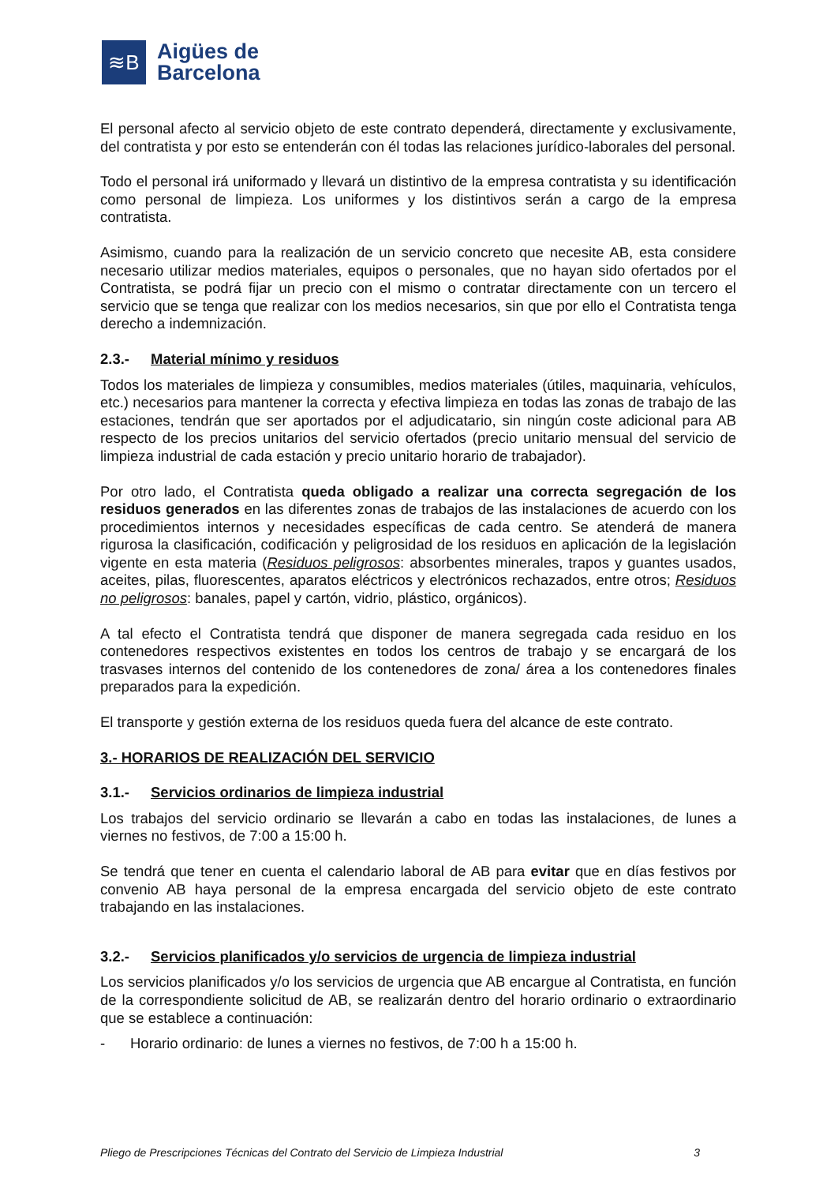≋B
Aigües de
Barcelona
El personal afecto al servicio objeto de este contrato dependerá, directamente y exclusivamente, del contratista y por esto se entenderán con él todas las relaciones jurídico-laborales del personal.
Todo el personal irá uniformado y llevará un distintivo de la empresa contratista y su identificación como personal de limpieza. Los uniformes y los distintivos serán a cargo de la empresa contratista.
Asimismo, cuando para la realización de un servicio concreto que necesite AB, esta considere necesario utilizar medios materiales, equipos o personales, que no hayan sido ofertados por el Contratista, se podrá fijar un precio con el mismo o contratar directamente con un tercero el servicio que se tenga que realizar con los medios necesarios, sin que por ello el Contratista tenga derecho a indemnización.
2.3.- Material mínimo y residuos
Todos los materiales de limpieza y consumibles, medios materiales (útiles, maquinaria, vehículos, etc.) necesarios para mantener la correcta y efectiva limpieza en todas las zonas de trabajo de las estaciones, tendrán que ser aportados por el adjudicatario, sin ningún coste adicional para AB respecto de los precios unitarios del servicio ofertados (precio unitario mensual del servicio de limpieza industrial de cada estación y precio unitario horario de trabajador).
Por otro lado, el Contratista queda obligado a realizar una correcta segregación de los residuos generados en las diferentes zonas de trabajos de las instalaciones de acuerdo con los procedimientos internos y necesidades específicas de cada centro. Se atenderá de manera rigurosa la clasificación, codificación y peligrosidad de los residuos en aplicación de la legislación vigente en esta materia (Residuos peligrosos: absorbentes minerales, trapos y guantes usados, aceites, pilas, fluorescentes, aparatos eléctricos y electrónicos rechazados, entre otros; Residuos no peligrosos: banales, papel y cartón, vidrio, plástico, orgánicos).
A tal efecto el Contratista tendrá que disponer de manera segregada cada residuo en los contenedores respectivos existentes en todos los centros de trabajo y se encargará de los trasvases internos del contenido de los contenedores de zona/ área a los contenedores finales preparados para la expedición.
El transporte y gestión externa de los residuos queda fuera del alcance de este contrato.
3.- HORARIOS DE REALIZACIÓN DEL SERVICIO
3.1.- Servicios ordinarios de limpieza industrial
Los trabajos del servicio ordinario se llevarán a cabo en todas las instalaciones, de lunes a viernes no festivos, de 7:00 a 15:00 h.
Se tendrá que tener en cuenta el calendario laboral de AB para evitar que en días festivos por convenio AB haya personal de la empresa encargada del servicio objeto de este contrato trabajando en las instalaciones.
3.2.- Servicios planificados y/o servicios de urgencia de limpieza industrial
Los servicios planificados y/o los servicios de urgencia que AB encargue al Contratista, en función de la correspondiente solicitud de AB, se realizarán dentro del horario ordinario o extraordinario que se establece a continuación:
- Horario ordinario: de lunes a viernes no festivos, de 7:00 h a 15:00 h.
Pliego de Prescripciones Técnicas del Contrato del Servicio de Limpieza Industrial 3